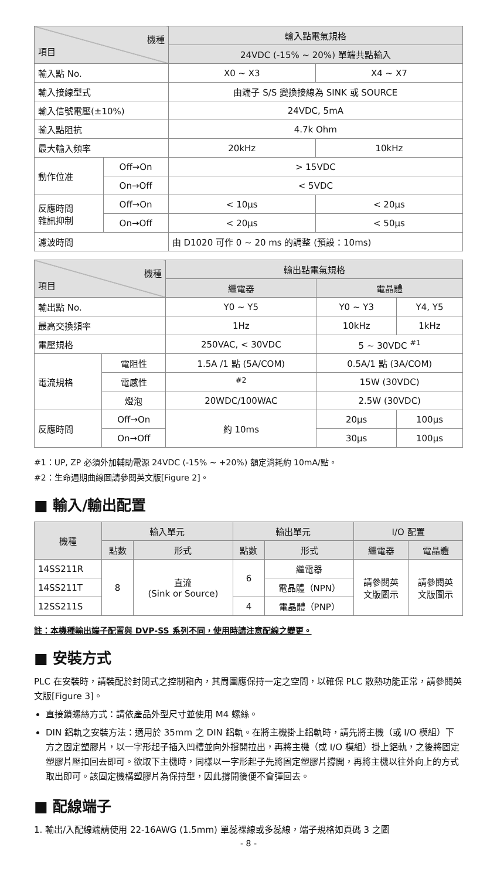| 機種 項目 | | 輸入點電氣規格 | |
| --- | --- | --- | --- |
| | | 24VDC (-15% ~ 20%) 單端共點輸入 | |
| 輸入點 No. | | X0 ~ X3 | X4 ~ X7 |
| 輸入接線型式 | | 由端子 S/S 變換接線為 SINK 或 SOURCE | |
| 輸入信號電壓(±10%) | | 24VDC, 5mA | |
| 輸入點阻抗 | | 4.7k Ohm | |
| 最大輸入頻率 | | 20kHz | 10kHz |
| 動作位准 | Off→On | > 15VDC | |
| | On→Off | < 5VDC | |
| 反應時間 雜訊抑制 | Off→On | < 10μs | < 20μs |
| | On→Off | < 20μs | < 50μs |
| 濾波時間 | | 由 D1020 可作 0 ~ 20 ms 的調整 (預設：10ms) | |
| 機種 項目 | | 輸出點電氣規格 | | |
| --- | --- | --- | --- | --- |
| | | 繼電器 | 電晶體 | |
| 輸出點 No. | | Y0 ~ Y5 | Y0 ~ Y3 | Y4, Y5 |
| 最高交換頻率 | | 1Hz | 10kHz | 1kHz |
| 電壓規格 | | 250VAC, < 30VDC | 5 ~ 30VDC <sup>#1</sup> | |
| 電流規格 | 電阻性 | 1.5A /1 點 (5A/COM) | 0.5A/1 點 (3A/COM) | |
| | 電感性 | <sup>#2</sup> | 15W (30VDC) | |
| | 燈泡 | 20WDC/100WAC | 2.5W (30VDC) | |
| 反應時間 | Off→On | 約 10ms | 20μs | 100μs |
| | On→Off | | 30μs | 100μs |
#1：UP, ZP 必須外加輔助電源 24VDC (-15% ~ +20%) 額定消耗約 10mA/點。
#2：生命週期曲線圖請參閱英文版[Figure 2]。
■ 輸入/輸出配置
| 機種 | 輸入單元 | | 輸出單元 | | I/O 配置 | |
| --- | --- | --- | --- | --- | --- | --- |
| | 點數 | 形式 | 點數 | 形式 | 繼電器 | 電晶體 |
| 14SS211R | 8 | 直流 (Sink or Source) | 6 | 繼電器 | 請參閱英 文版圖示 | 請參閱英 文版圖示 |
| 14SS211T | | | | 電晶體（NPN） | | |
| 12SS211S | | | 4 | 電晶體（PNP） | | |
註：本機種輸出端子配置與 DVP-SS 系列不同，使用時請注意配線之變更。
■ 安裝方式
PLC 在安裝時，請裝配於封閉式之控制箱內，其周圍應保持一定之空間，以確保 PLC 散熱功能正常，請參閱英文版[Figure 3]。
直接鎖螺絲方式：請依產品外型尺寸並使用 M4 螺絲。
DIN 鋁軌之安裝方法：適用於 35mm 之 DIN 鋁軌。在將主機掛上鋁軌時，請先將主機（或 I/O 模組）下方之固定塑膠片，以一字形起子插入凹槽並向外撐開拉出，再將主機（或 I/O 模組）掛上鋁軌，之後將固定塑膠片壓扣回去即可。欲取下主機時，同樣以一字形起子先將固定塑膠片撐開，再將主機以往外向上的方式取出即可。該固定機構塑膠片為保持型，因此撐開後便不會彈回去。
■ 配線端子
1. 輸出/入配線端請使用 22-16AWG (1.5mm) 單蕊裸線或多蕊線，端子規格如頁碼 3 之圖
- 8 -